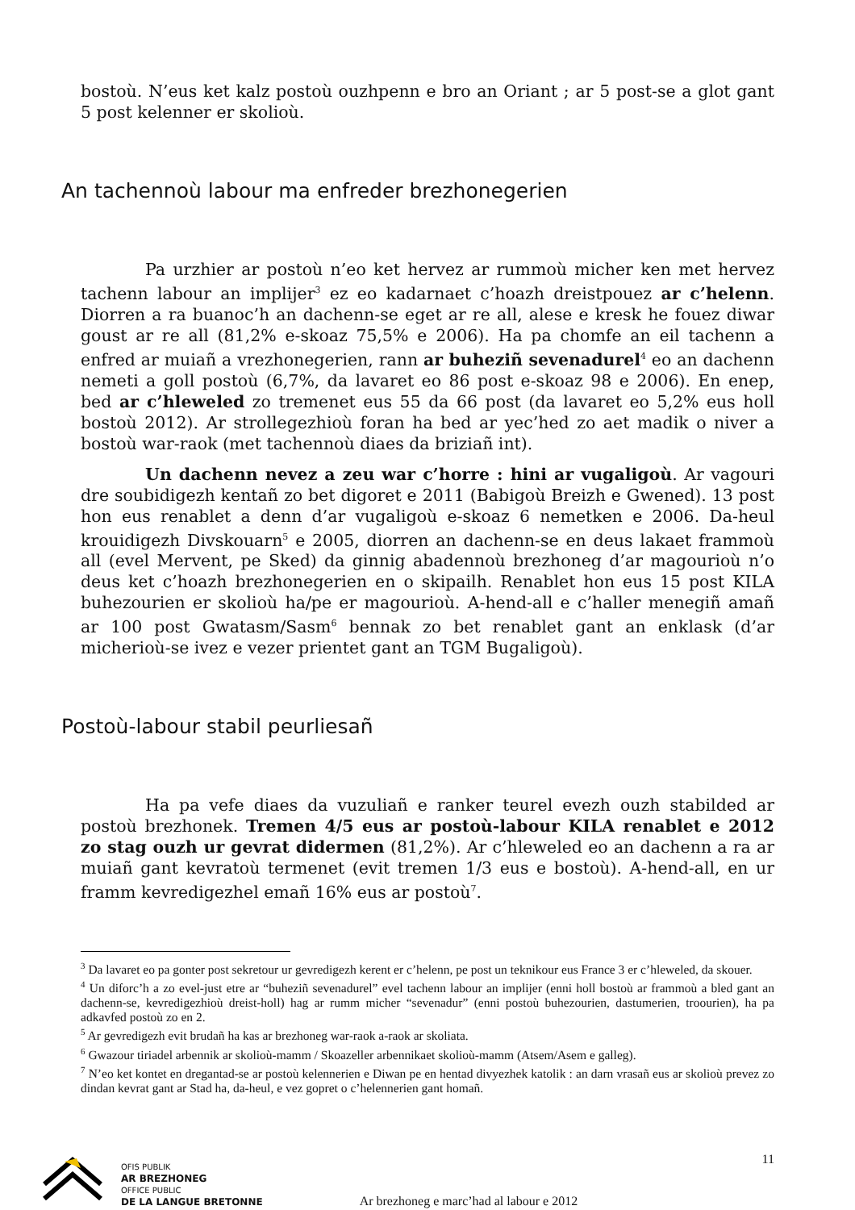bostoù. N’eus ket kalz postoù ouzhpenn e bro an Oriant ; ar 5 post-se a glot gant 5 post kelenner er skolioù.
An tachennoù labour ma enfreder brezhonegerien
Pa urzhier ar postoù n’eo ket hervez ar rummoù micher ken met hervez tachenn labour an implijer<sup>3</sup> ez eo kadarnaet c’hoazh dreistpouez ar c’helenn. Diorren a ra buanoc’h an dachenn-se eget ar re all, alese e kresk he fouez diwar goust ar re all (81,2% e-skoaz 75,5% e 2006). Ha pa chomfe an eil tachenn a enfred ar muiañ a vrezhonegerien, rann ar buheziñ sevenadurel<sup>4</sup> eo an dachenn nemeti a goll postoù (6,7%, da lavaret eo 86 post e-skoaz 98 e 2006). En enep, bed ar c’hleweled zo tremenet eus 55 da 66 post (da lavaret eo 5,2% eus holl bostoù 2012). Ar strollegezhioù foran ha bed ar yec’hed zo aet madik o niver a bostoù war-raok (met tachennoù diaes da briziañ int).
Un dachenn nevez a zeu war c’horre : hini ar vugaligoù. Ar vagouri dre soubidigezh kentañ zo bet digoret e 2011 (Babigoù Breizh e Gwened). 13 post hon eus renablet a denn d’ar vugaligoù e-skoaz 6 nemetken e 2006. Da-heul krouidigezh Divskouarn<sup>5</sup> e 2005, diorren an dachenn-se en deus lakaet frammoù all (evel Mervent, pe Sked) da ginnig abadennoù brezhoneg d’ar magourioù n’o deus ket c’hoazh brezhonegerien en o skipailh. Renablet hon eus 15 post KILA buhezourien er skolioù ha/pe er magourioù. A-hend-all e c’haller menegiñ amañ ar 100 post Gwatasm/Sasm<sup>6</sup> bennak zo bet renablet gant an enklask (d’ar micherioù-se ivez e vezer prientet gant an TGM Bugaligoù).
Postoù-labour stabil peurliesañ
Ha pa vefe diaes da vuzuliañ e ranker teurel evezh ouzh stabilded ar postoù brezhonek. Tremen 4/5 eus ar postoù-labour KILA renablet e 2012 zo stag ouzh ur gevrat didermen (81,2%). Ar c’hleweled eo an dachenn a ra ar muiañ gant kevratoù termenet (evit tremen 1/3 eus e bostoù). A-hend-all, en ur framm kevredigezhel emañ 16% eus ar postoù<sup>7</sup>.
<sup>3</sup> Da lavaret eo pa gonter post sekretour ur gevredigezh kerent er c’helenn, pe post un teknikour eus France 3 er c’hleweled, da skouer.
<sup>4</sup> Un diforc’h a zo evel-just etre ar “buheziñ sevenadurel” evel tachenn labour an implijer (enni holl bostoù ar frammoù a bled gant an dachenn-se, kevredigezhioù dreist-holl) hag ar rumm micher “sevenadur” (enni postoù buhezourien, dastumerien, troourien), ha pa adkavfed postoù zo en 2.
<sup>5</sup> Ar gevredigezh evit brudañ ha kas ar brezhoneg war-raok a-raok ar skoliata.
<sup>6</sup> Gwazour tiriadel arbennik ar skolioù-mamm / Skoazeller arbennikaet skolioù-mamm (Atsem/Asem e galleg).
<sup>7</sup> N’eo ket kontet en dregantad-se ar postoù kelennerien e Diwan pe en hentad divyezhek katolik : an darn vrasañ eus ar skolioù prevez zo dindan kevrat gant ar Stad ha, da-heul, e vez gopret o c’helennerien gant homañ.
OFIS PUBLIK
AR BREZHONEG
OFFICE PUBLIC
DE LA LANGUE BRETONNE
Ar brezhoneg e marc’had al labour e 2012
11